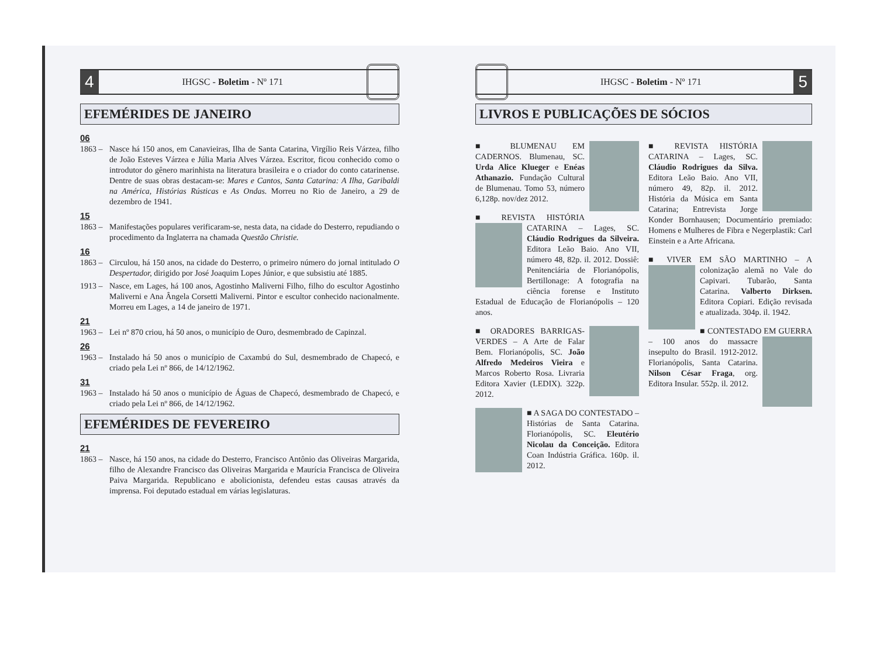4 IHGSC - Boletim - Nº 171
EFEMÉRIDES DE JANEIRO
06
1863 – Nasce há 150 anos, em Canavieiras, Ilha de Santa Catarina, Virgílio Reis Várzea, filho de João Esteves Várzea e Júlia Maria Alves Várzea. Escritor, ficou conhecido como o introdutor do gênero marinhista na literatura brasileira e o criador do conto catarinense. Dentre de suas obras destacam-se: Mares e Cantos, Santa Catarina: A Ilha, Garibaldi na América, Histórias Rústicas e As Ondas. Morreu no Rio de Janeiro, a 29 de dezembro de 1941.
15
1863 – Manifestações populares verificaram-se, nesta data, na cidade do Desterro, repudiando o procedimento da Inglaterra na chamada Questão Christie.
16
1863 – Circulou, há 150 anos, na cidade do Desterro, o primeiro número do jornal intitulado O Despertador, dirigido por José Joaquim Lopes Júnior, e que subsistiu até 1885.
1913 – Nasce, em Lages, há 100 anos, Agostinho Maliverni Filho, filho do escultor Agostinho Maliverni e Ana Ângela Corsetti Maliverni. Pintor e escultor conhecido nacionalmente. Morreu em Lages, a 14 de janeiro de 1971.
21
1963 – Lei nº 870 criou, há 50 anos, o município de Ouro, desmembrado de Capinzal.
26
1963 – Instalado há 50 anos o município de Caxambú do Sul, desmembrado de Chapecó, e criado pela Lei nº 866, de 14/12/1962.
31
1963 – Instalado há 50 anos o município de Águas de Chapecó, desmembrado de Chapecó, e criado pela Lei nº 866, de 14/12/1962.
EFEMÉRIDES DE FEVEREIRO
21
1863 – Nasce, há 150 anos, na cidade do Desterro, Francisco Antônio das Oliveiras Margarida, filho de Alexandre Francisco das Oliveiras Margarida e Maurícia Francisca de Oliveira Paiva Margarida. Republicano e abolicionista, defendeu estas causas através da imprensa. Foi deputado estadual em várias legislaturas.
IHGSC - Boletim - Nº 171 5
LIVROS E PUBLICAÇÕES DE SÓCIOS
■ BLUMENAU EM CADERNOS. Blumenau, SC. Urda Alice Klueger e Enéas Athanazio. Fundação Cultural de Blumenau. Tomo 53, número 6,128p. nov/dez 2012.
■ REVISTA HISTÓRIA CATARINA – Lages, SC. Cláudio Rodrigues da Silveira. Editora Leão Baio. Ano VII, número 48, 82p. il. 2012. Dossiê: Penitenciária de Florianópolis, Bertillonage: A fotografia na ciência forense e Instituto Estadual de Educação de Florianópolis – 120 anos.
■ ORADORES BARRIGAS-VERDES – A Arte de Falar Bem. Florianópolis, SC. João Alfredo Medeiros Vieira e Marcos Roberto Rosa. Livraria Editora Xavier (LEDIX). 322p. 2012.
■ A SAGA DO CONTESTADO – Histórias de Santa Catarina. Florianópolis, SC. Eleutério Nicolau da Conceição. Editora Coan Indústria Gráfica. 160p. il. 2012.
■ REVISTA HISTÓRIA CATARINA – Lages, SC. Cláudio Rodrigues da Silva. Editora Leão Baio. Ano VII, número 49, 82p. il. 2012. História da Música em Santa Catarina; Entrevista Jorge Konder Bornhausen; Documentário premiado: Homens e Mulheres de Fibra e Negerplastik: Carl Einstein e a Arte Africana.
■ VIVER EM SÃO MARTINHO – A colonização alemã no Vale do Capivari. Tubarão, Santa Catarina. Valberto Dirksen. Editora Copiari. Edição revisada e atualizada. 304p. il. 1942.
■ CONTESTADO EM GUERRA – 100 anos do massacre insepulto do Brasil. 1912-2012. Florianópolis, Santa Catarina. Nilson César Fraga, org. Editora Insular. 552p. il. 2012.